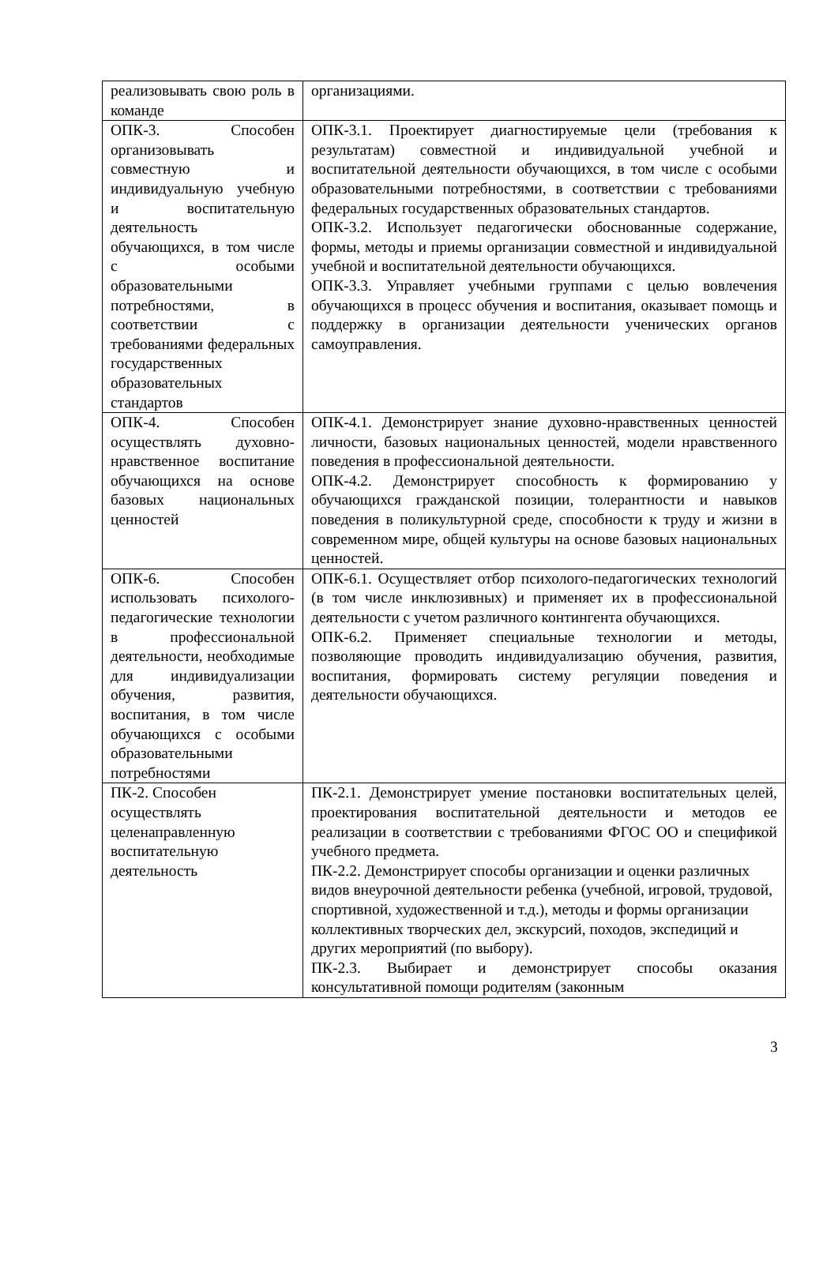| реализовывать свою роль в команде | организациями. |
| ОПК-3. Способен организовывать совместную и индивидуальную учебную и воспитательную деятельность обучающихся, в том числе с особыми образовательными потребностями, в соответствии с требованиями федеральных государственных образовательных стандартов | ОПК-3.1. Проектирует диагностируемые цели (требования к результатам) совместной и индивидуальной учебной и воспитательной деятельности обучающихся, в том числе с особыми образовательными потребностями, в соответствии с требованиями федеральных государственных образовательных стандартов. ОПК-3.2. Использует педагогически обоснованные содержание, формы, методы и приемы организации совместной и индивидуальной учебной и воспитательной деятельности обучающихся. ОПК-3.3. Управляет учебными группами с целью вовлечения обучающихся в процесс обучения и воспитания, оказывает помощь и поддержку в организации деятельности ученических органов самоуправления. |
| ОПК-4. Способен осуществлять духовно-нравственное воспитание обучающихся на основе базовых национальных ценностей | ОПК-4.1. Демонстрирует знание духовно-нравственных ценностей личности, базовых национальных ценностей, модели нравственного поведения в профессиональной деятельности. ОПК-4.2. Демонстрирует способность к формированию у обучающихся гражданской позиции, толерантности и навыков поведения в поликультурной среде, способности к труду и жизни в современном мире, общей культуры на основе базовых национальных ценностей. |
| ОПК-6. Способен использовать психолого-педагогические технологии в профессиональной деятельности, необходимые для индивидуализации обучения, развития, воспитания, в том числе обучающихся с особыми образовательными потребностями | ОПК-6.1. Осуществляет отбор психолого-педагогических технологий (в том числе инклюзивных) и применяет их в профессиональной деятельности с учетом различного контингента обучающихся. ОПК-6.2. Применяет специальные технологии и методы, позволяющие проводить индивидуализацию обучения, развития, воспитания, формировать систему регуляции поведения и деятельности обучающихся. |
| ПК-2. Способен осуществлять целенаправленную воспитательную деятельность | ПК-2.1. Демонстрирует умение постановки воспитательных целей, проектирования воспитательной деятельности и методов ее реализации в соответствии с требованиями ФГОС ОО и спецификой учебного предмета. ПК-2.2. Демонстрирует способы организации и оценки различных видов внеурочной деятельности ребенка (учебной, игровой, трудовой, спортивной, художественной и т.д.), методы и формы организации коллективных творческих дел, экскурсий, походов, экспедиций и других мероприятий (по выбору). ПК-2.3. Выбирает и демонстрирует способы оказания консультативной помощи родителям (законным |
3